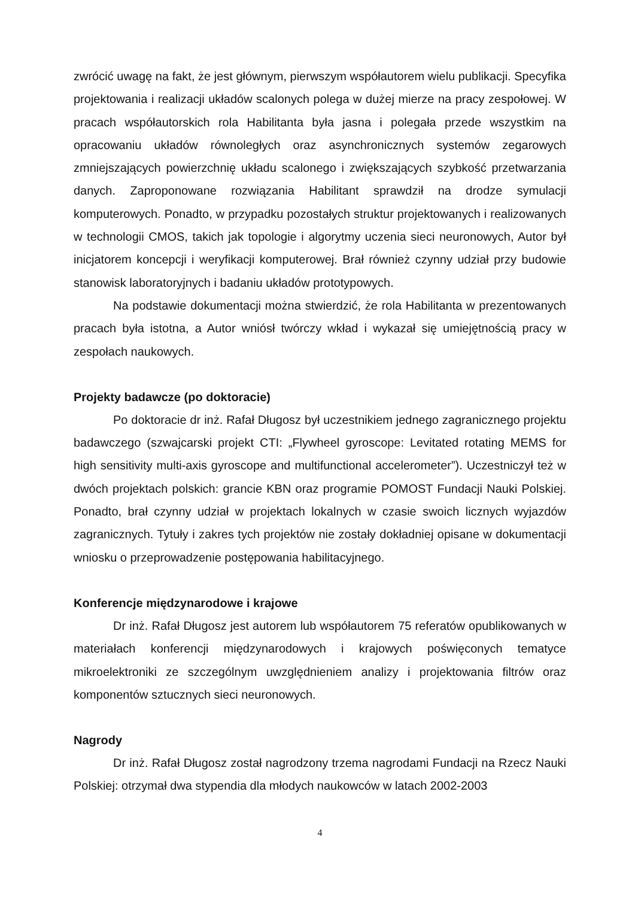zwrócić uwagę na fakt, że jest głównym, pierwszym współautorem wielu publikacji. Specyfika projektowania i realizacji układów scalonych polega w dużej mierze na pracy zespołowej. W pracach współautorskich rola Habilitanta była jasna i polegała przede wszystkim na opracowaniu układów równoległych oraz asynchronicznych systemów zegarowych zmniejszających powierzchnię układu scalonego i zwiększających szybkość przetwarzania danych. Zaproponowane rozwiązania Habilitant sprawdził na drodze symulacji komputerowych. Ponadto, w przypadku pozostałych struktur projektowanych i realizowanych w technologii CMOS, takich jak topologie i algorytmy uczenia sieci neuronowych, Autor był inicjatorem koncepcji i weryfikacji komputerowej. Brał również czynny udział przy budowie stanowisk laboratoryjnych i badaniu układów prototypowych.
Na podstawie dokumentacji można stwierdzić, że rola Habilitanta w prezentowanych pracach była istotna, a Autor wniósł twórczy wkład i wykazał się umiejętnością pracy w zespołach naukowych.
Projekty badawcze (po doktoracie)
Po doktoracie dr inż. Rafał Długosz był uczestnikiem jednego zagranicznego projektu badawczego (szwajcarski projekt CTI: „Flywheel gyroscope: Levitated rotating MEMS for high sensitivity multi-axis gyroscope and multifunctional accelerometer”). Uczestniczył też w dwóch projektach polskich: grancie KBN oraz programie POMOST Fundacji Nauki Polskiej. Ponadto, brał czynny udział w projektach lokalnych w czasie swoich licznych wyjazdów zagranicznych. Tytuły i zakres tych projektów nie zostały dokładniej opisane w dokumentacji wniosku o przeprowadzenie postępowania habilitacyjnego.
Konferencje międzynarodowe i krajowe
Dr inż. Rafał Długosz jest autorem lub współautorem 75 referatów opublikowanych w materiałach konferencji międzynarodowych i krajowych poświęconych tematyce mikroelektroniki ze szczególnym uwzględnieniem analizy i projektowania filtrów oraz komponentów sztucznych sieci neuronowych.
Nagrody
Dr inż. Rafał Długosz został nagrodzony trzema nagrodami Fundacji na Rzecz Nauki Polskiej: otrzymał dwa stypendia dla młodych naukowców w latach 2002-2003
4